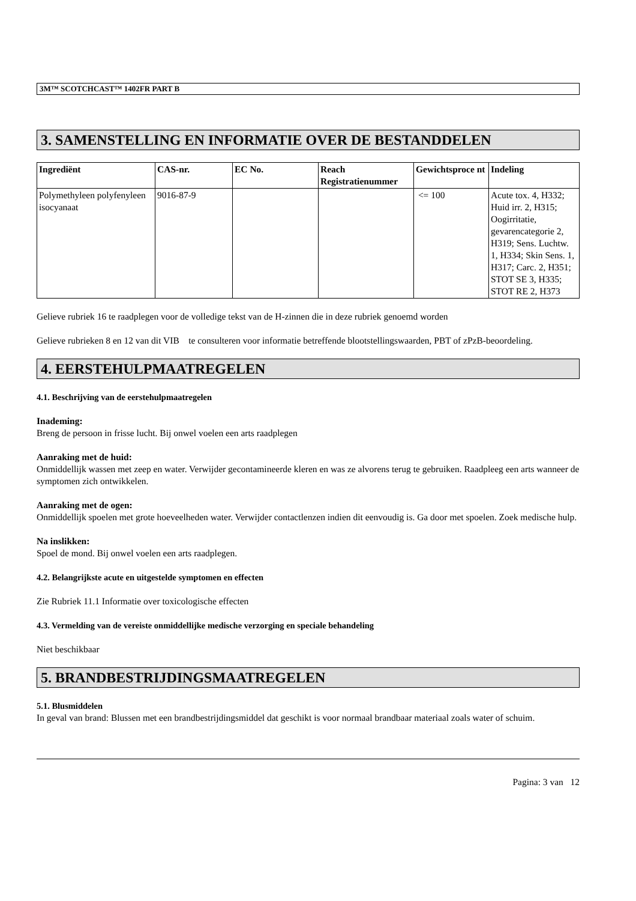3M™ SCOTCHCAST™ 1402FR PART B
3. SAMENSTELLING EN INFORMATIE OVER DE BESTANDDELEN
| Ingrediënt | CAS-nr. | EC No. | Reach Registratienummer | Gewichtsproce nt | Indeling |
| --- | --- | --- | --- | --- | --- |
| Polymethyleen polyfenyleen isocyanaat | 9016-87-9 | | | <= 100 | Acute tox. 4, H332; Huid irr. 2, H315; Oogirritatie, gevarencategorie 2, H319; Sens. Luchtw. 1, H334; Skin Sens. 1, H317; Carc. 2, H351; STOT SE 3, H335; STOT RE 2, H373 |
Gelieve rubriek 16 te raadplegen voor de volledige tekst van de H-zinnen die in deze rubriek genoemd worden
Gelieve rubrieken 8 en 12 van dit VIB te consulteren voor informatie betreffende blootstellingswaarden, PBT of zPzB-beoordeling.
4. EERSTEHULPMAATREGELEN
4.1. Beschrijving van de eerstehulpmaatregelen
Inademing:
Breng de persoon in frisse lucht. Bij onwel voelen een arts raadplegen
Aanraking met de huid:
Onmiddellijk wassen met zeep en water. Verwijder gecontamineerde kleren en was ze alvorens terug te gebruiken. Raadpleeg een arts wanneer de symptomen zich ontwikkelen.
Aanraking met de ogen:
Onmiddellijk spoelen met grote hoeveelheden water. Verwijder contactlenzen indien dit eenvoudig is. Ga door met spoelen. Zoek medische hulp.
Na inslikken:
Spoel de mond. Bij onwel voelen een arts raadplegen.
4.2. Belangrijkste acute en uitgestelde symptomen en effecten
Zie Rubriek 11.1 Informatie over toxicologische effecten
4.3. Vermelding van de vereiste onmiddellijke medische verzorging en speciale behandeling
Niet beschikbaar
5. BRANDBESTRIJDINGSMAATREGELEN
5.1. Blusmiddelen
In geval van brand: Blussen met een brandbestrijdingsmiddel dat geschikt is voor normaal brandbaar materiaal zoals water of schuim.
Pagina: 3 van 12